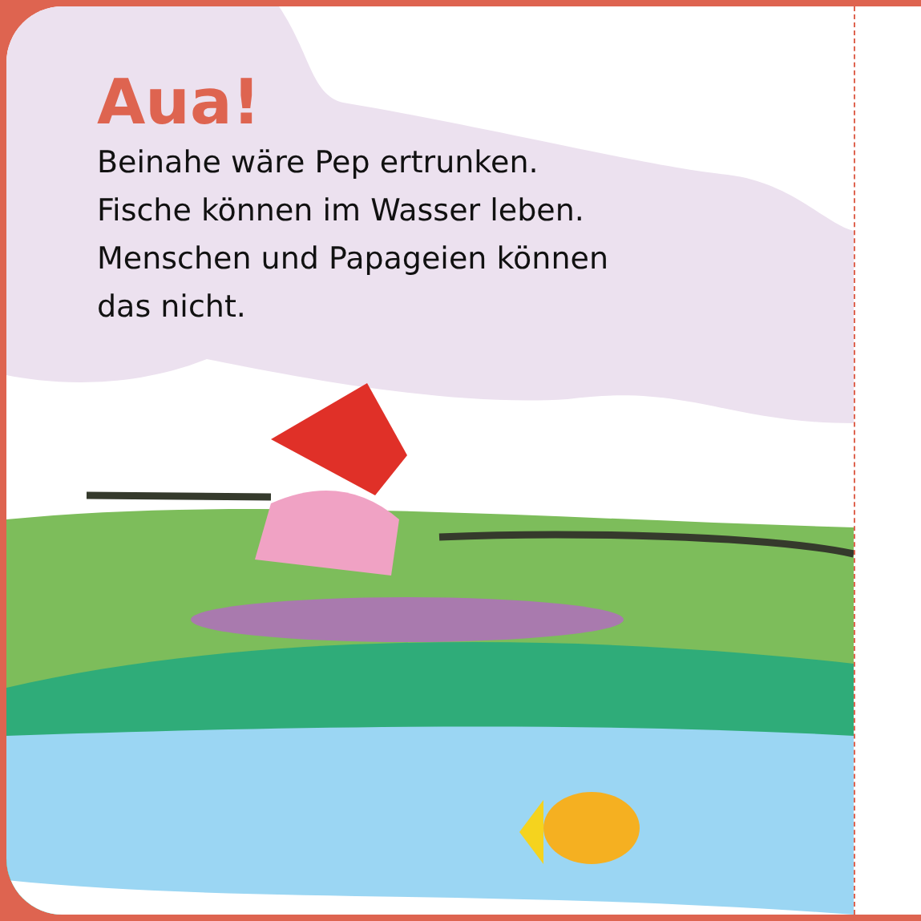Aua!
Beinahe wäre Pep ertrunken.
Fische können im Wasser leben.
Menschen und Papageien können
das nicht.